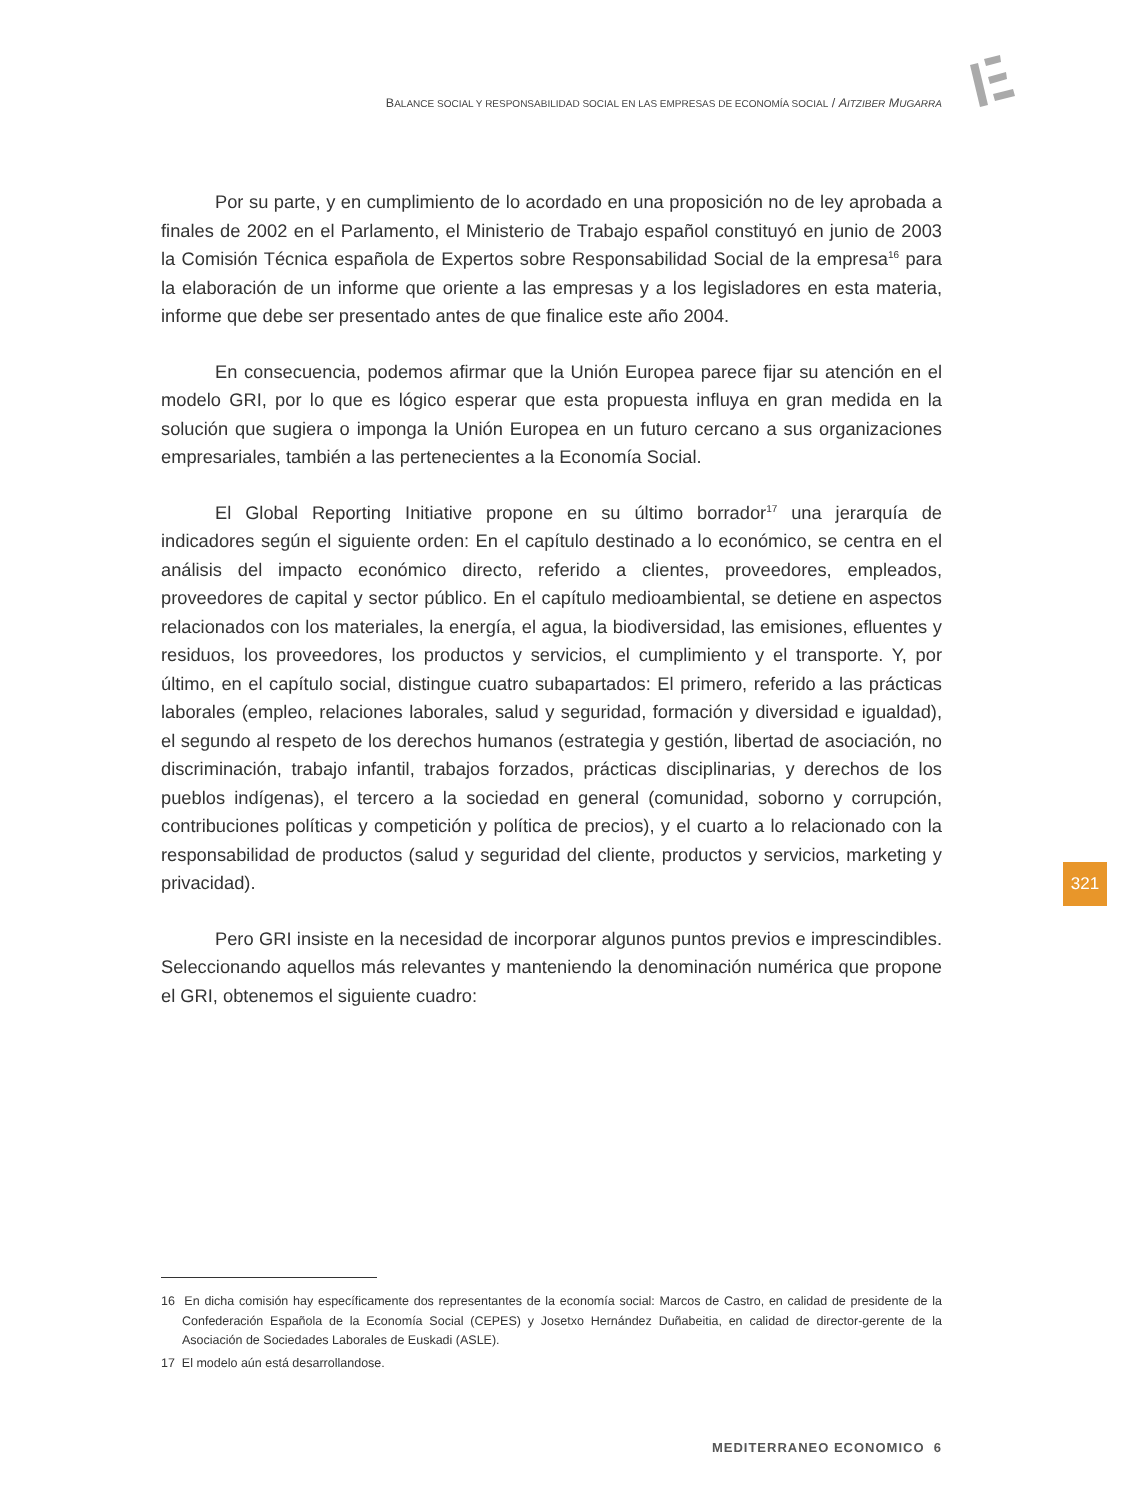BALANCE SOCIAL Y RESPONSABILIDAD SOCIAL EN LAS EMPRESAS DE ECONOMÍA SOCIAL / AITZIBER MUGARRA
Por su parte, y en cumplimiento de lo acordado en una proposición no de ley aprobada a finales de 2002 en el Parlamento, el Ministerio de Trabajo español constituyó en junio de 2003 la Comisión Técnica española de Expertos sobre Responsabilidad Social de la empresa<sup>16</sup> para la elaboración de un informe que oriente a las empresas y a los legisladores en esta materia, informe que debe ser presentado antes de que finalice este año 2004.
En consecuencia, podemos afirmar que la Unión Europea parece fijar su atención en el modelo GRI, por lo que es lógico esperar que esta propuesta influya en gran medida en la solución que sugiera o imponga la Unión Europea en un futuro cercano a sus organizaciones empresariales, también a las pertenecientes a la Economía Social.
El Global Reporting Initiative propone en su último borrador<sup>17</sup> una jerarquía de indicadores según el siguiente orden: En el capítulo destinado a lo económico, se centra en el análisis del impacto económico directo, referido a clientes, proveedores, empleados, proveedores de capital y sector público. En el capítulo medioambiental, se detiene en aspectos relacionados con los materiales, la energía, el agua, la biodiversidad, las emisiones, efluentes y residuos, los proveedores, los productos y servicios, el cumplimiento y el transporte. Y, por último, en el capítulo social, distingue cuatro subapartados: El primero, referido a las prácticas laborales (empleo, relaciones laborales, salud y seguridad, formación y diversidad e igualdad), el segundo al respeto de los derechos humanos (estrategia y gestión, libertad de asociación, no discriminación, trabajo infantil, trabajos forzados, prácticas disciplinarias, y derechos de los pueblos indígenas), el tercero a la sociedad en general (comunidad, soborno y corrupción, contribuciones políticas y competición y política de precios), y el cuarto a lo relacionado con la responsabilidad de productos (salud y seguridad del cliente, productos y servicios, marketing y privacidad).
Pero GRI insiste en la necesidad de incorporar algunos puntos previos e imprescindibles. Seleccionando aquellos más relevantes y manteniendo la denominación numérica que propone el GRI, obtenemos el siguiente cuadro:
321
16 En dicha comisión hay específicamente dos representantes de la economía social: Marcos de Castro, en calidad de presidente de la Confederación Española de la Economía Social (CEPES) y Josetxo Hernández Duñabeitia, en calidad de director-gerente de la Asociación de Sociedades Laborales de Euskadi (ASLE).
17 El modelo aún está desarrollandose.
MEDITERRANEO ECONOMICO 6